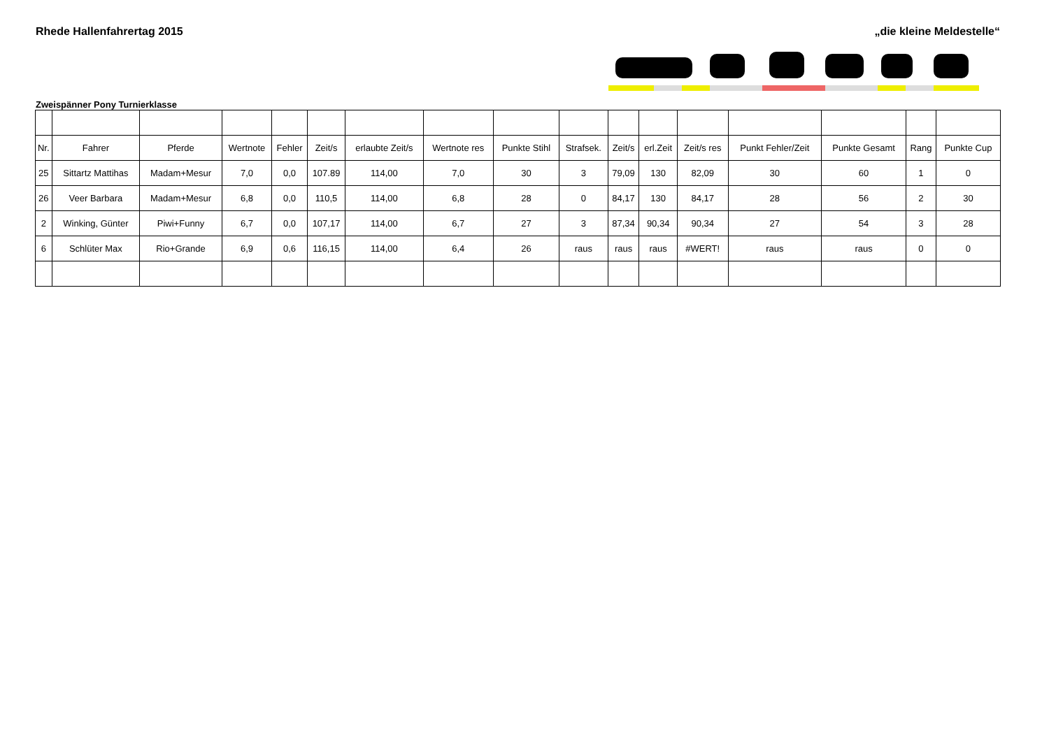Rhede Hallenfahrertag 2015 „die kleine Meldestelle“
Zweispänner Pony Turnierklasse
| Nr. | Fahrer | Pferde | Wertnote | Fehler | Zeit/s | erlaubte Zeit/s | Wertnote res | Punkte Stihl | Strafsek. | Zeit/s | erl.Zeit | Zeit/s res | Punkt Fehler/Zeit | Punkte Gesamt | Rang | Punkte Cup |
| --- | --- | --- | --- | --- | --- | --- | --- | --- | --- | --- | --- | --- | --- | --- | --- | --- |
| 25 | Sittartz Mattihas | Madam+Mesur | 7,0 | 0,0 | 107.89 | 114,00 | 7,0 | 30 | 3 | 79,09 | 130 | 82,09 | 30 | 60 | 1 | 0 |
| 26 | Veer Barbara | Madam+Mesur | 6,8 | 0,0 | 110,5 | 114,00 | 6,8 | 28 | 0 | 84,17 | 130 | 84,17 | 28 | 56 | 2 | 30 |
| 2 | Winking, Günter | Piwi+Funny | 6,7 | 0,0 | 107,17 | 114,00 | 6,7 | 27 | 3 | 87,34 | 90,34 | 90,34 | 27 | 54 | 3 | 28 |
| 6 | Schlüter Max | Rio+Grande | 6,9 | 0,6 | 116,15 | 114,00 | 6,4 | 26 | raus | raus | raus | #WERT! | raus | raus | 0 | 0 |